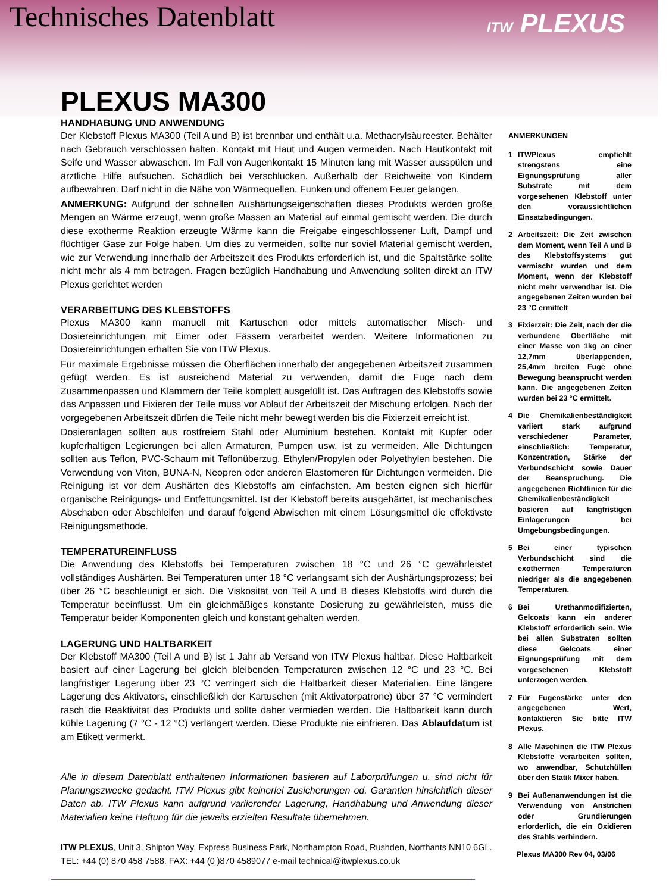Technisches Datenblatt
ITW PLEXUS PLEXUS MA300
HANDHABUNG UND ANWENDUNG
Der Klebstoff Plexus MA300 (Teil A und B) ist brennbar und enthält u.a. Methacrylsäureester. Behälter nach Gebrauch verschlossen halten. Kontakt mit Haut und Augen vermeiden. Nach Hautkontakt mit Seife und Wasser abwaschen. Im Fall von Augenkontakt 15 Minuten lang mit Wasser ausspülen und ärztliche Hilfe aufsuchen. Schädlich bei Verschlucken. Außerhalb der Reichweite von Kindern aufbewahren. Darf nicht in die Nähe von Wärmequellen, Funken und offenem Feuer gelangen.
ANMERKUNG: Aufgrund der schnellen Aushärtungseigenschaften dieses Produkts werden große Mengen an Wärme erzeugt, wenn große Massen an Material auf einmal gemischt werden. Die durch diese exotherme Reaktion erzeugte Wärme kann die Freigabe eingeschlossener Luft, Dampf und flüchtiger Gase zur Folge haben. Um dies zu vermeiden, sollte nur soviel Material gemischt werden, wie zur Verwendung innerhalb der Arbeitszeit des Produkts erforderlich ist, und die Spaltstärke sollte nicht mehr als 4 mm betragen. Fragen bezüglich Handhabung und Anwendung sollten direkt an ITW Plexus gerichtet werden
VERARBEITUNG DES KLEBSTOFFS
Plexus MA300 kann manuell mit Kartuschen oder mittels automatischer Misch- und Dosiereinrichtungen mit Eimer oder Fässern verarbeitet werden. Weitere Informationen zu Dosiereinrichtungen erhalten Sie von ITW Plexus.
Für maximale Ergebnisse müssen die Oberflächen innerhalb der angegebenen Arbeitszeit zusammen gefügt werden. Es ist ausreichend Material zu verwenden, damit die Fuge nach dem Zusammenpassen und Klammern der Teile komplett ausgefüllt ist. Das Auftragen des Klebstoffs sowie das Anpassen und Fixieren der Teile muss vor Ablauf der Arbeitszeit der Mischung erfolgen. Nach der vorgegebenen Arbeitszeit dürfen die Teile nicht mehr bewegt werden bis die Fixierzeit erreicht ist.
Dosieranlagen sollten aus rostfreiem Stahl oder Aluminium bestehen. Kontakt mit Kupfer oder kupferhaltigen Legierungen bei allen Armaturen, Pumpen usw. ist zu vermeiden. Alle Dichtungen sollten aus Teflon, PVC-Schaum mit Teflonüberzug, Ethylen/Propylen oder Polyethylen bestehen. Die Verwendung von Viton, BUNA-N, Neopren oder anderen Elastomeren für Dichtungen vermeiden. Die Reinigung ist vor dem Aushärten des Klebstoffs am einfachsten. Am besten eignen sich hierfür organische Reinigungs- und Entfettungsmittel. Ist der Klebstoff bereits ausgehärtet, ist mechanisches Abschaben oder Abschleifen und darauf folgend Abwischen mit einem Lösungsmittel die effektivste Reinigungsmethode.
TEMPERATUREINFLUSS
Die Anwendung des Klebstoffs bei Temperaturen zwischen 18 °C und 26 °C gewährleistet vollständiges Aushärten. Bei Temperaturen unter 18 °C verlangsamt sich der Aushärtungsprozess; bei über 26 °C beschleunigt er sich. Die Viskosität von Teil A und B dieses Klebstoffs wird durch die Temperatur beeinflusst. Um ein gleichmäßiges konstante Dosierung zu gewährleisten, muss die Temperatur beider Komponenten gleich und konstant gehalten werden.
LAGERUNG UND HALTBARKEIT
Der Klebstoff MA300 (Teil A und B) ist 1 Jahr ab Versand von ITW Plexus haltbar. Diese Haltbarkeit basiert auf einer Lagerung bei gleich bleibenden Temperaturen zwischen 12 °C und 23 °C. Bei langfristiger Lagerung über 23 °C verringert sich die Haltbarkeit dieser Materialien. Eine längere Lagerung des Aktivators, einschließlich der Kartuschen (mit Aktivatorpatrone) über 37 °C vermindert rasch die Reaktivität des Produkts und sollte daher vermieden werden. Die Haltbarkeit kann durch kühle Lagerung (7 °C - 12 °C) verlängert werden. Diese Produkte nie einfrieren. Das Ablaufdatum ist am Etikett vermerkt.
Alle in diesem Datenblatt enthaltenen Informationen basieren auf Laborprüfungen u. sind nicht für Planungszwecke gedacht. ITW Plexus gibt keinerlei Zusicherungen od. Garantien hinsichtlich dieser Daten ab. ITW Plexus kann aufgrund variierender Lagerung, Handhabung und Anwendung dieser Materialien keine Haftung für die jeweils erzielten Resultate übernehmen.
ITW PLEXUS, Unit 3, Shipton Way, Express Business Park, Northampton Road, Rushden, Northants NN10 6GL.
TEL: +44 (0) 870 458 7588. FAX: +44 (0 )870 4589077 e-mail technical@itwplexus.co.uk
ANMERKUNGEN
1 ITWPlexus empfiehlt strengstens eine Eignungsprüfung aller Substrate mit dem vorgesehenen Klebstoff unter den voraussichtlichen Einsatzbedingungen.
2 Arbeitszeit: Die Zeit zwischen dem Moment, wenn Teil A und B des Klebstoffsystems gut vermischt wurden und dem Moment, wenn der Klebstoff nicht mehr verwendbar ist. Die angegebenen Zeiten wurden bei 23 °C ermittelt
3 Fixierzeit: Die Zeit, nach der die verbundene Oberfläche mit einer Masse von 1kg an einer 12,7mm überlappenden, 25,4mm breiten Fuge ohne Bewegung beansprucht werden kann. Die angegebenen Zeiten wurden bei 23 °C ermittelt.
4 Die Chemikalienbeständigkeit variiert stark aufgrund verschiedener Parameter, einschließlich: Temperatur, Konzentration, Stärke der Verbundschicht sowie Dauer der Beanspruchung. Die angegebenen Richtlinien für die Chemikalienbeständigkeit basieren auf langfristigen Einlagerungen bei Umgebungsbedingungen.
5 Bei einer typischen Verbundschicht sind die exothermen Temperaturen niedriger als die angegebenen Temperaturen.
6 Bei Urethanmodifizierten, Gelcoats kann ein anderer Klebstoff erforderlich sein. Wie bei allen Substraten sollten diese Gelcoats einer Eignungsprüfung mit dem vorgesehenen Klebstoff unterzogen werden.
7 Für Fugenstärke unter den angegebenen Wert, kontaktieren Sie bitte ITW Plexus.
8 Alle Maschinen die ITW Plexus Klebstoffe verarbeiten sollten, wo anwendbar, Schutzhüllen über den Statik Mixer haben.
9 Bei Außenanwendungen ist die Verwendung von Anstrichen oder Grundierungen erforderlich, die ein Oxidieren des Stahls verhindern.
Plexus MA300 Rev 04, 03/06